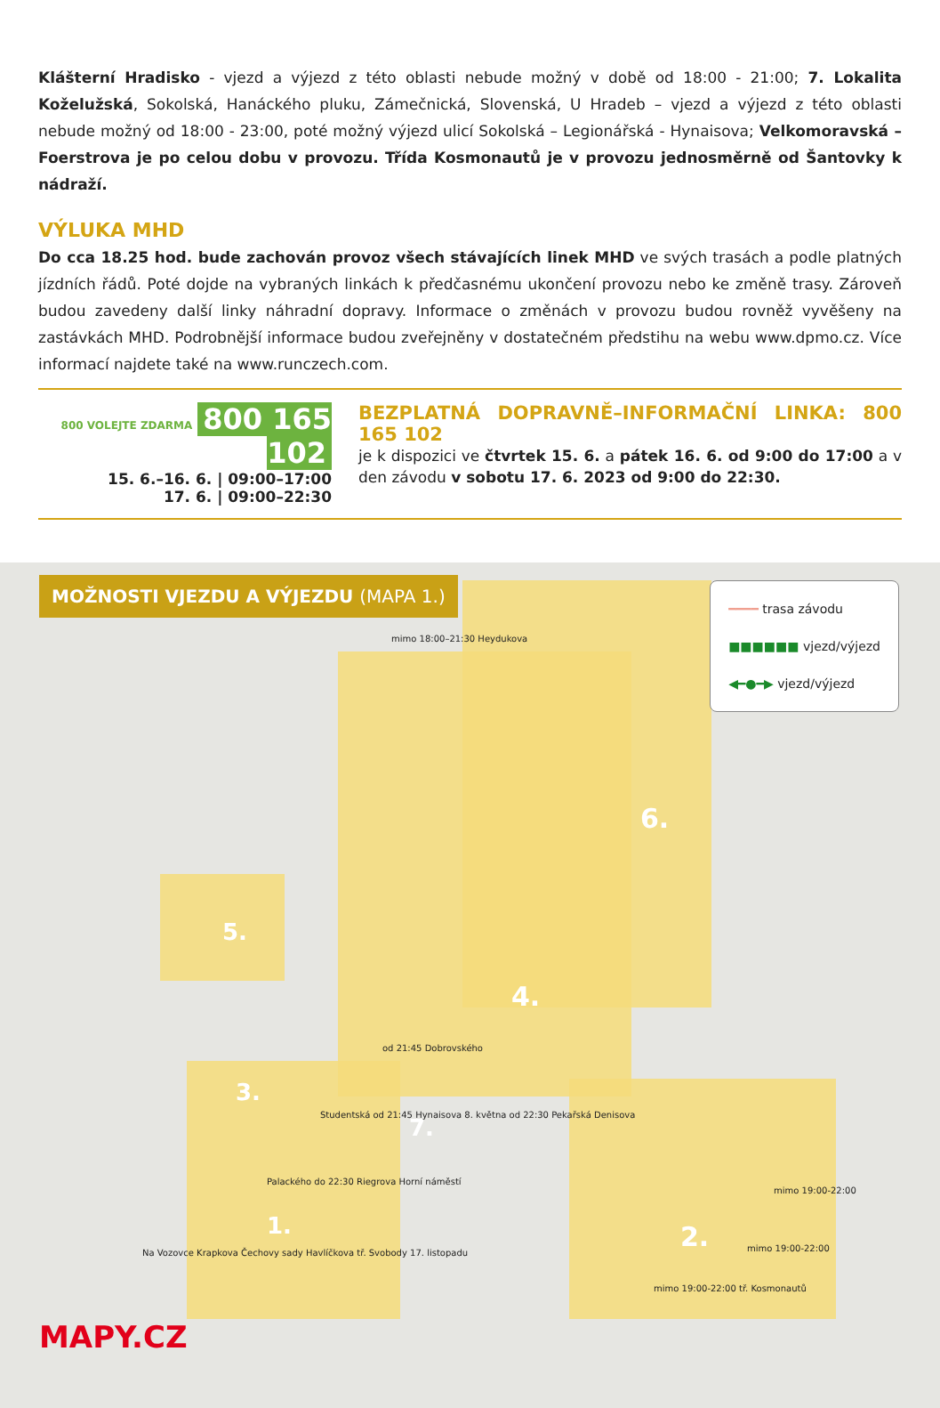Klášterní Hradisko - vjezd a výjezd z této oblasti nebude možný v době od 18:00 - 21:00; 7. Lokalita Koželužská, Sokolská, Hanáckého pluku, Zámečnická, Slovenská, U Hradeb – vjezd a výjezd z této oblasti nebude možný od 18:00 - 23:00, poté možný výjezd ulicí Sokolská – Legionářská - Hynaisova; Velkomoravská – Foerstrova je po celou dobu v provozu. Třída Kosmonautů je v provozu jednosměrně od Šantovky k nádraží.
VÝLUKA MHD
Do cca 18.25 hod. bude zachován provoz všech stávajících linek MHD ve svých trasách a podle platných jízdních řádů. Poté dojde na vybraných linkách k předčasnému ukončení provozu nebo ke změně trasy. Zároveň budou zavedeny další linky náhradní dopravy. Informace o změnách v provozu budou rovněž vyvěšeny na zastávkách MHD. Podrobnější informace budou zveřejněny v dostatečném předstihu na webu www.dpmo.cz. Více informací najdete také na www.runczech.com.
800 VOLEJTE ZDARMA 800 165 102
15. 6.–16. 6. | 09:00–17:00
17. 6. | 09:00–22:30
BEZPLATNÁ DOPRAVNĚ–INFORMAČNÍ LINKA: 800 165 102
je k dispozici ve čtvrtek 15. 6. a pátek 16. 6. od 9:00 do 17:00 a v den závodu v sobotu 17. 6. 2023 od 9:00 do 22:30.
MOŽNOSTI VJEZDU A VÝJEZDU (MAPA 1.)
━━━━ trasa závodu
■■■■■■ vjezd/výjezd
◀━●━▶ vjezd/výjezd
mimo 18:00–21:30 Heydukova
5.
4.
6.
3.
7.
1. 2.
od 21:45 Dobrovského
Studentská od 21:45 Hynaisova 8. května od 22:30 Pekařská Denisova
Palackého do 22:30 Riegrova Horní náměstí
mimo 19:00-22:00
mimo 19:00-22:00
mimo 19:00-22:00 tř. Kosmonautů
Na Vozovce Krapkova Čechovy sady Havlíčkova tř. Svobody 17. listopadu
MAPY.CZ